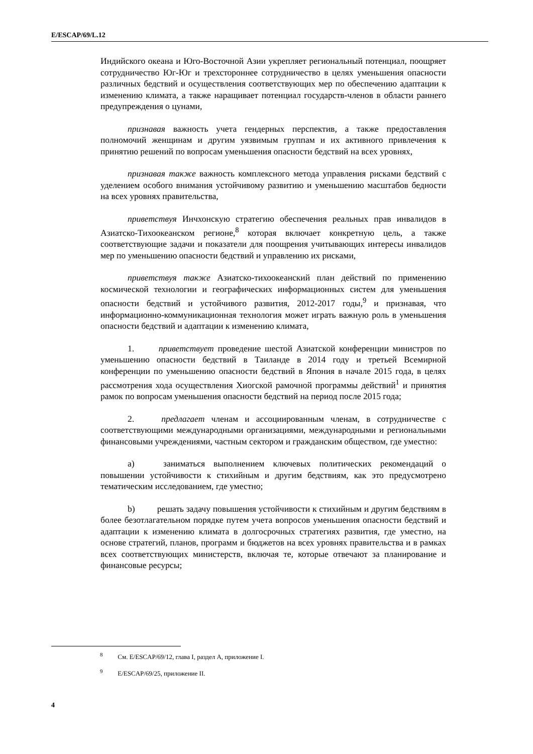E/ESCAP/69/L.12
Индийского океана и Юго-Восточной Азии укрепляет региональный потенциал, поощряет сотрудничество Юг-Юг и трехстороннее сотрудничество в целях уменьшения опасности различных бедствий и осуществления соответствующих мер по обеспечению адаптации к изменению климата, а также наращивает потенциал государств-членов в области раннего предупреждения о цунами,
признавая важность учета гендерных перспектив, а также предоставления полномочий женщинам и другим уязвимым группам и их активного привлечения к принятию решений по вопросам уменьшения опасности бедствий на всех уровнях,
признавая также важность комплексного метода управления рисками бедствий с уделением особого внимания устойчивому развитию и уменьшению масштабов бедности на всех уровнях правительства,
приветствуя Инчхонскую стратегию обеспечения реальных прав инвалидов в Азиатско-Тихоокеанском регионе,<sup>8</sup> которая включает конкретную цель, а также соответствующие задачи и показатели для поощрения учитывающих интересы инвалидов мер по уменьшению опасности бедствий и управлению их рисками,
приветствуя также Азиатско-тихоокеанский план действий по применению космической технологии и географических информационных систем для уменьшения опасности бедствий и устойчивого развития, 2012-2017 годы,<sup>9</sup> и признавая, что информационно-коммуникационная технология может играть важную роль в уменьшения опасности бедствий и адаптации к изменению климата,
1. приветствует проведение шестой Азиатской конференции министров по уменьшению опасности бедствий в Таиланде в 2014 году и третьей Всемирной конференции по уменьшению опасности бедствий в Япония в начале 2015 года, в целях рассмотрения хода осуществления Хиогской рамочной программы действий<sup>1</sup> и принятия рамок по вопросам уменьшения опасности бедствий на период после 2015 года;
2. предлагает членам и ассоциированным членам, в сотрудничестве с соответствующими международными организациями, международными и региональными финансовыми учреждениями, частным сектором и гражданским обществом, где уместно:
a) заниматься выполнением ключевых политических рекомендаций о повышении устойчивости к стихийным и другим бедствиям, как это предусмотрено тематическим исследованием, где уместно;
b) решать задачу повышения устойчивости к стихийным и другим бедствиям в более безотлагательном порядке путем учета вопросов уменьшения опасности бедствий и адаптации к изменению климата в долгосрочных стратегиях развития, где уместно, на основе стратегий, планов, программ и бюджетов на всех уровнях правительства и в рамках всех соответствующих министерств, включая те, которые отвечают за планирование и финансовые ресурсы;
<sup>8</sup> См. E/ESCAP/69/12, глава I, раздел A, приложение I.
<sup>9</sup> E/ESCAP/69/25, приложение II.
4